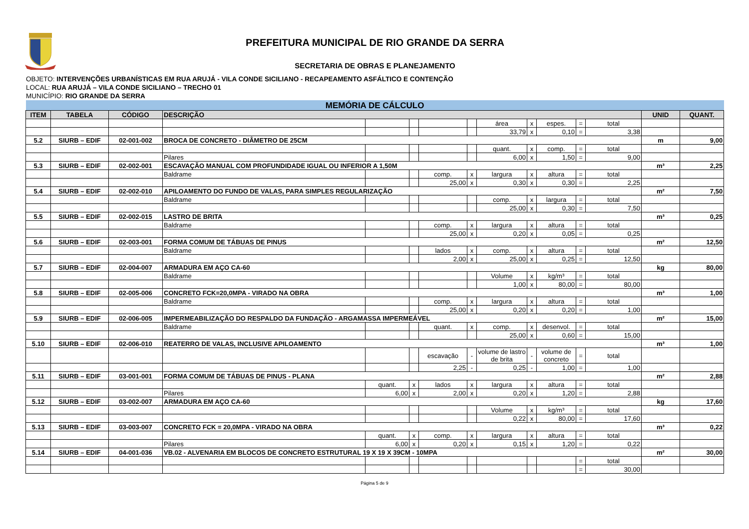PREFEITURA MUNICIPAL DE RIO GRANDE DA SERRA
SECRETARIA DE OBRAS E PLANEJAMENTO
OBJETO: INTERVENÇÕES URBANÍSTICAS EM RUA ARUJÁ - VILA CONDE SICILIANO - RECAPEAMENTO ASFÁLTICO E CONTENÇÃO
LOCAL: RUA ARUJÁ – VILA CONDE SICILIANO – TRECHO 01
MUNICÍPIO: RIO GRANDE DA SERRA
| MEMÓRIA DE CÁLCULO | | | | | | | | | | | | | | |
| --- | --- | --- | --- | --- | --- | --- | --- | --- | --- | --- | --- | --- | --- | --- |
| ITEM | TABELA | CÓDIGO | DESCRIÇÃO | | | | | | | | | | UNID | QUANT. |
| | | | | | | | | área | x | espes. | = | total | | |
| | | | | | | | | 33,79 | x | 0,10 | = | 3,38 | | |
| 5.2 | SIURB – EDIF | 02-001-002 | BROCA DE CONCRETO - DIÂMETRO DE 25CM | | | | | | | | | | m | 9,00 |
| | | | | | | | | quant. | x | comp. | = | total | | |
| | | | Pilares | | | | | 6,00 | x | 1,50 | = | 9,00 | | |
| 5.3 | SIURB – EDIF | 02-002-001 | ESCAVAÇÃO MANUAL COM PROFUNDIDADE IGUAL OU INFERIOR A 1,50M | | | | | | | | | | m³ | 2,25 |
| | | | Baldrame | | | comp. | x | largura | x | altura | = | total | | |
| | | | | | | 25,00 | x | 0,30 | x | 0,30 | = | 2,25 | | |
| 5.4 | SIURB – EDIF | 02-002-010 | APILOAMENTO DO FUNDO DE VALAS, PARA SIMPLES REGULARIZAÇÃO | | | | | | | | | | m² | 7,50 |
| | | | Baldrame | | | | | comp. | x | largura | = | total | | |
| | | | | | | | | 25,00 | x | 0,30 | = | 7,50 | | |
| 5.5 | SIURB – EDIF | 02-002-015 | LASTRO DE BRITA | | | | | | | | | | m³ | 0,25 |
| | | | Baldrame | | | comp. | x | largura | x | altura | = | total | | |
| | | | | | | 25,00 | x | 0,20 | x | 0,05 | = | 0,25 | | |
| 5.6 | SIURB – EDIF | 02-003-001 | FORMA COMUM DE TÁBUAS DE PINUS | | | | | | | | | | m² | 12,50 |
| | | | Baldrame | | | lados | x | comp. | x | altura | = | total | | |
| | | | | | | 2,00 | x | 25,00 | x | 0,25 | = | 12,50 | | |
| 5.7 | SIURB – EDIF | 02-004-007 | ARMADURA EM AÇO CA-60 | | | | | | | | | | kg | 80,00 |
| | | | Baldrame | | | | | Volume | x | kg/m³ | = | total | | |
| | | | | | | | | 1,00 | x | 80,00 | = | 80,00 | | |
| 5.8 | SIURB – EDIF | 02-005-006 | CONCRETO FCK=20,0MPA - VIRADO NA OBRA | | | | | | | | | | m³ | 1,00 |
| | | | Baldrame | | | comp. | x | largura | x | altura | = | total | | |
| | | | | | | 25,00 | x | 0,20 | x | 0,20 | = | 1,00 | | |
| 5.9 | SIURB – EDIF | 02-006-005 | IMPERMEABILIZAÇÃO DO RESPALDO DA FUNDAÇÃO - ARGAMASSA IMPERMEÁVEL | | | | | | | | | | m² | 15,00 |
| | | | Baldrame | | | quant. | x | comp. | x | desenvol. | = | total | | |
| | | | | | | | | 25,00 | x | 0,60 | = | 15,00 | | |
| 5.10 | SIURB – EDIF | 02-006-010 | REATERRO DE VALAS, INCLUSIVE APILOAMENTO | | | | | | | | | | m³ | 1,00 |
| | | | | | | escavação | - | volume de lastro de brita | - | volume de concreto | = | total | | |
| | | | | | | 2,25 | - | 0,25 | - | 1,00 | = | 1,00 | | |
| 5.11 | SIURB – EDIF | 03-001-001 | FORMA COMUM DE TÁBUAS DE PINUS - PLANA | | | | | | | | | | m² | 2,88 |
| | | | | quant. | x | lados | x | largura | x | altura | = | total | | |
| | | | Pilares | 6,00 | x | 2,00 | x | 0,20 | x | 1,20 | = | 2,88 | | |
| 5.12 | SIURB – EDIF | 03-002-007 | ARMADURA EM AÇO CA-60 | | | | | | | | | | kg | 17,60 |
| | | | | | | | | Volume | x | kg/m³ | = | total | | |
| | | | | | | | | 0,22 | x | 80,00 | = | 17,60 | | |
| 5.13 | SIURB – EDIF | 03-003-007 | CONCRETO FCK = 20,0MPA - VIRADO NA OBRA | | | | | | | | | | m³ | 0,22 |
| | | | | quant. | x | comp. | x | largura | x | altura | = | total | | |
| | | | Pilares | 6,00 | x | 0,20 | x | 0,15 | x | 1,20 | = | 0,22 | | |
| 5.14 | SIURB – EDIF | 04-001-036 | VB.02 - ALVENARIA EM BLOCOS DE CONCRETO ESTRUTURAL 19 X 19 X 39CM - 10MPA | | | | | | | | | | m² | 30,00 |
| | | | | | | | | | | | = | total | | |
| | | | | | | | | | | | = | 30,00 | | |
Página 5 de 9